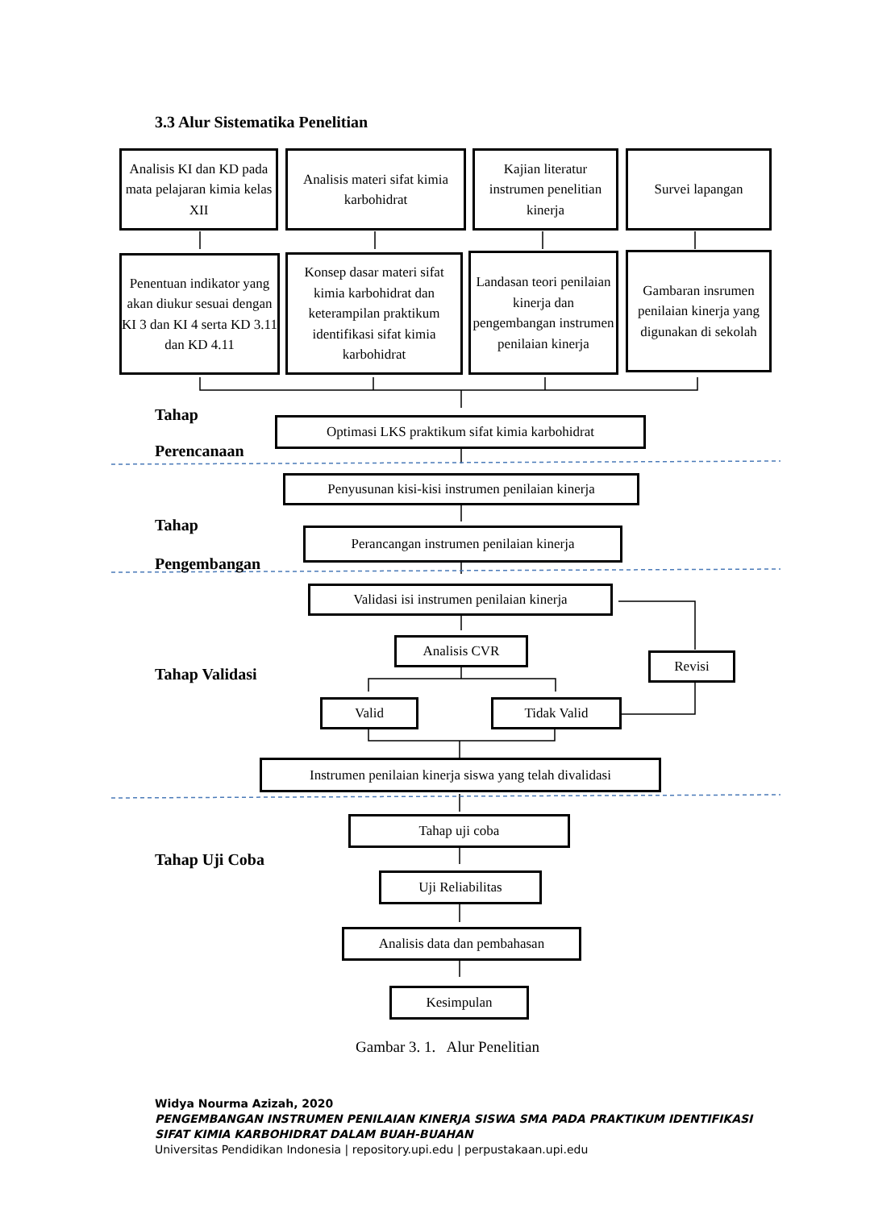3.3 Alur Sistematika Penelitian
Analisis KI dan KD pada mata pelajaran kimia kelas XII
Analisis materi sifat kimia karbohidrat
Kajian literatur instrumen penelitian kinerja
Survei lapangan
Penentuan indikator yang akan diukur sesuai dengan KI 3 dan KI 4 serta KD 3.11 dan KD 4.11
Konsep dasar materi sifat kimia karbohidrat dan keterampilan praktikum identifikasi sifat kimia karbohidrat
Landasan teori penilaian kinerja dan pengembangan instrumen penilaian kinerja
Gambaran insrumen penilaian kinerja yang digunakan di sekolah
Tahap
Optimasi LKS praktikum sifat kimia karbohidrat
Perencanaan
Penyusunan kisi-kisi instrumen penilaian kinerja
Tahap
Perancangan instrumen penilaian kinerja
Pengembangan
Validasi isi instrumen penilaian kinerja
Analisis CVR
Revisi
Tahap Validasi
Valid Tidak Valid
Instrumen penilaian kinerja siswa yang telah divalidasi
Tahap uji coba
Tahap Uji Coba
Uji Reliabilitas
Analisis data dan pembahasan
Kesimpulan
Gambar 3. 1. Alur Penelitian
Widya Nourma Azizah, 2020
PENGEMBANGAN INSTRUMEN PENILAIAN KINERJA SISWA SMA PADA PRAKTIKUM IDENTIFIKASI
SIFAT KIMIA KARBOHIDRAT DALAM BUAH-BUAHAN
Universitas Pendidikan Indonesia | repository.upi.edu | perpustakaan.upi.edu